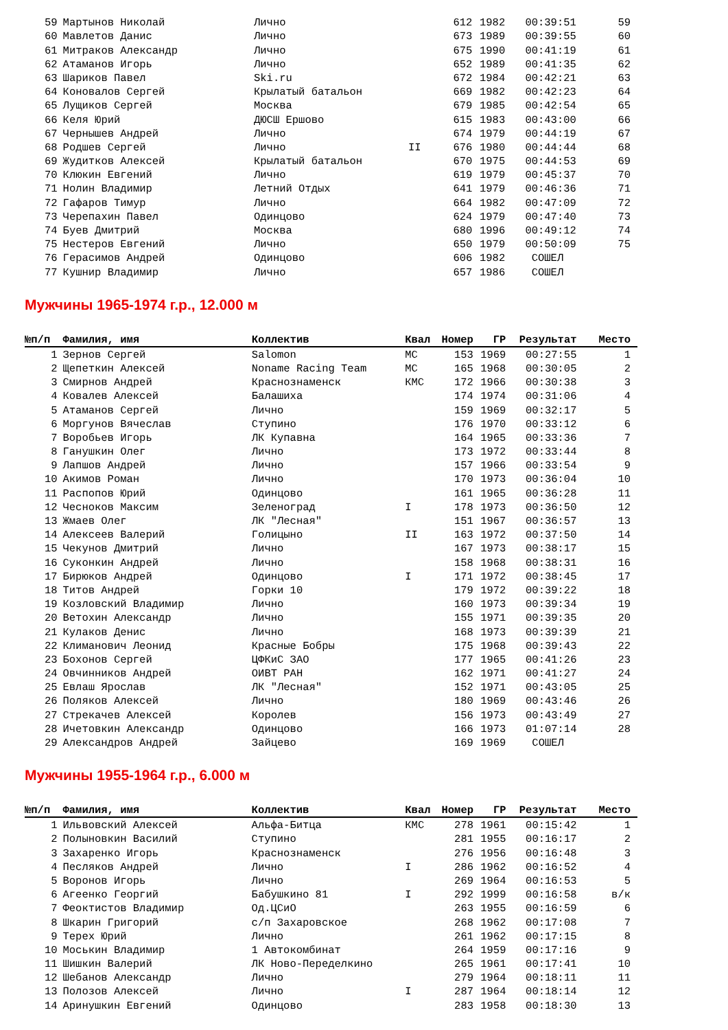| 59 | Мартынов Николай | Лично | | 612 | 1982 | 00:39:51 | 59 |
| 60 | Мавлетов Данис | Лично | | 673 | 1989 | 00:39:55 | 60 |
| 61 | Митраков Александр | Лично | | 675 | 1990 | 00:41:19 | 61 |
| 62 | Атаманов Игорь | Лично | | 652 | 1989 | 00:41:35 | 62 |
| 63 | Шариков Павел | Ski.ru | | 672 | 1984 | 00:42:21 | 63 |
| 64 | Коновалов Сергей | Крылатый батальон | | 669 | 1982 | 00:42:23 | 64 |
| 65 | Лущиков Сергей | Москва | | 679 | 1985 | 00:42:54 | 65 |
| 66 | Келя Юрий | ДЮСШ Ершово | | 615 | 1983 | 00:43:00 | 66 |
| 67 | Чернышев Андрей | Лично | | 674 | 1979 | 00:44:19 | 67 |
| 68 | Родшев Сергей | Лично | II | 676 | 1980 | 00:44:44 | 68 |
| 69 | Жудитков Алексей | Крылатый батальон | | 670 | 1975 | 00:44:53 | 69 |
| 70 | Клюкин Евгений | Лично | | 619 | 1979 | 00:45:37 | 70 |
| 71 | Нолин Владимир | Летний Отдых | | 641 | 1979 | 00:46:36 | 71 |
| 72 | Гафаров Тимур | Лично | | 664 | 1982 | 00:47:09 | 72 |
| 73 | Черепахин Павел | Одинцово | | 624 | 1979 | 00:47:40 | 73 |
| 74 | Буев Дмитрий | Москва | | 680 | 1996 | 00:49:12 | 74 |
| 75 | Нестеров Евгений | Лично | | 650 | 1979 | 00:50:09 | 75 |
| 76 | Герасимов Андрей | Одинцово | | 606 | 1982 | СОШЕЛ | |
| 77 | Кушнир Владимир | Лично | | 657 | 1986 | СОШЕЛ | |
Мужчины 1965-1974 г.р., 12.000 м
| №п/п | Фамилия, имя | Коллектив | Квал | Номер | ГР | Результат | Место |
| --- | --- | --- | --- | --- | --- | --- | --- |
| 1 | Зернов Сергей | Salomon | МС | 153 | 1969 | 00:27:55 | 1 |
| 2 | Щепеткин Алексей | Noname Racing Team | МС | 165 | 1968 | 00:30:05 | 2 |
| 3 | Смирнов Андрей | Краснознаменск | КМС | 172 | 1966 | 00:30:38 | 3 |
| 4 | Ковалев Алексей | Балашиха | | 174 | 1974 | 00:31:06 | 4 |
| 5 | Атаманов Сергей | Лично | | 159 | 1969 | 00:32:17 | 5 |
| 6 | Моргунов Вячеслав | Ступино | | 176 | 1970 | 00:33:12 | 6 |
| 7 | Воробьев Игорь | ЛК Купавна | | 164 | 1965 | 00:33:36 | 7 |
| 8 | Ганушкин Олег | Лично | | 173 | 1972 | 00:33:44 | 8 |
| 9 | Лапшов Андрей | Лично | | 157 | 1966 | 00:33:54 | 9 |
| 10 | Акимов Роман | Лично | | 170 | 1973 | 00:36:04 | 10 |
| 11 | Распопов Юрий | Одинцово | | 161 | 1965 | 00:36:28 | 11 |
| 12 | Чесноков Максим | Зеленоград | I | 178 | 1973 | 00:36:50 | 12 |
| 13 | Жмаев Олег | ЛК "Лесная" | | 151 | 1967 | 00:36:57 | 13 |
| 14 | Алексеев Валерий | Голицыно | II | 163 | 1972 | 00:37:50 | 14 |
| 15 | Чекунов Дмитрий | Лично | | 167 | 1973 | 00:38:17 | 15 |
| 16 | Суконкин Андрей | Лично | | 158 | 1968 | 00:38:31 | 16 |
| 17 | Бирюков Андрей | Одинцово | I | 171 | 1972 | 00:38:45 | 17 |
| 18 | Титов Андрей | Горки 10 | | 179 | 1972 | 00:39:22 | 18 |
| 19 | Козловский Владимир | Лично | | 160 | 1973 | 00:39:34 | 19 |
| 20 | Ветохин Александр | Лично | | 155 | 1971 | 00:39:35 | 20 |
| 21 | Кулаков Денис | Лично | | 168 | 1973 | 00:39:39 | 21 |
| 22 | Климанович Леонид | Красные Бобры | | 175 | 1968 | 00:39:43 | 22 |
| 23 | Бохонов Сергей | ЦФКиС ЗАО | | 177 | 1965 | 00:41:26 | 23 |
| 24 | Овчинников Андрей | ОИВТ РАН | | 162 | 1971 | 00:41:27 | 24 |
| 25 | Евлаш Ярослав | ЛК "Лесная" | | 152 | 1971 | 00:43:05 | 25 |
| 26 | Поляков Алексей | Лично | | 180 | 1969 | 00:43:46 | 26 |
| 27 | Стрекачев Алексей | Королев | | 156 | 1973 | 00:43:49 | 27 |
| 28 | Ичетовкин Александр | Одинцово | | 166 | 1973 | 01:07:14 | 28 |
| 29 | Александров Андрей | Зайцево | | 169 | 1969 | СОШЕЛ | |
Мужчины 1955-1964 г.р., 6.000 м
| №п/п | Фамилия, имя | Коллектив | Квал | Номер | ГР | Результат | Место |
| --- | --- | --- | --- | --- | --- | --- | --- |
| 1 | Ильвовский Алексей | Альфа-Битца | КМС | 278 | 1961 | 00:15:42 | 1 |
| 2 | Полыновкин Василий | Ступино | | 281 | 1955 | 00:16:17 | 2 |
| 3 | Захаренко Игорь | Краснознаменск | | 276 | 1956 | 00:16:48 | 3 |
| 4 | Песляков Андрей | Лично | I | 286 | 1962 | 00:16:52 | 4 |
| 5 | Воронов Игорь | Лично | | 269 | 1964 | 00:16:53 | 5 |
| 6 | Агеенко Георгий | Бабушкино 81 | I | 292 | 1999 | 00:16:58 | в/к |
| 7 | Феоктистов Владимир | Од.ЦСиО | | 263 | 1955 | 00:16:59 | 6 |
| 8 | Шкарин Григорий | с/п Захаровское | | 268 | 1962 | 00:17:08 | 7 |
| 9 | Терех Юрий | Лично | | 261 | 1962 | 00:17:15 | 8 |
| 10 | Моськин Владимир | 1 Автокомбинат | | 264 | 1959 | 00:17:16 | 9 |
| 11 | Шишкин Валерий | ЛК Ново-Переделкино | | 265 | 1961 | 00:17:41 | 10 |
| 12 | Шебанов Александр | Лично | | 279 | 1964 | 00:18:11 | 11 |
| 13 | Полозов Алексей | Лично | I | 287 | 1964 | 00:18:14 | 12 |
| 14 | Аринушкин Евгений | Одинцово | | 283 | 1958 | 00:18:30 | 13 |